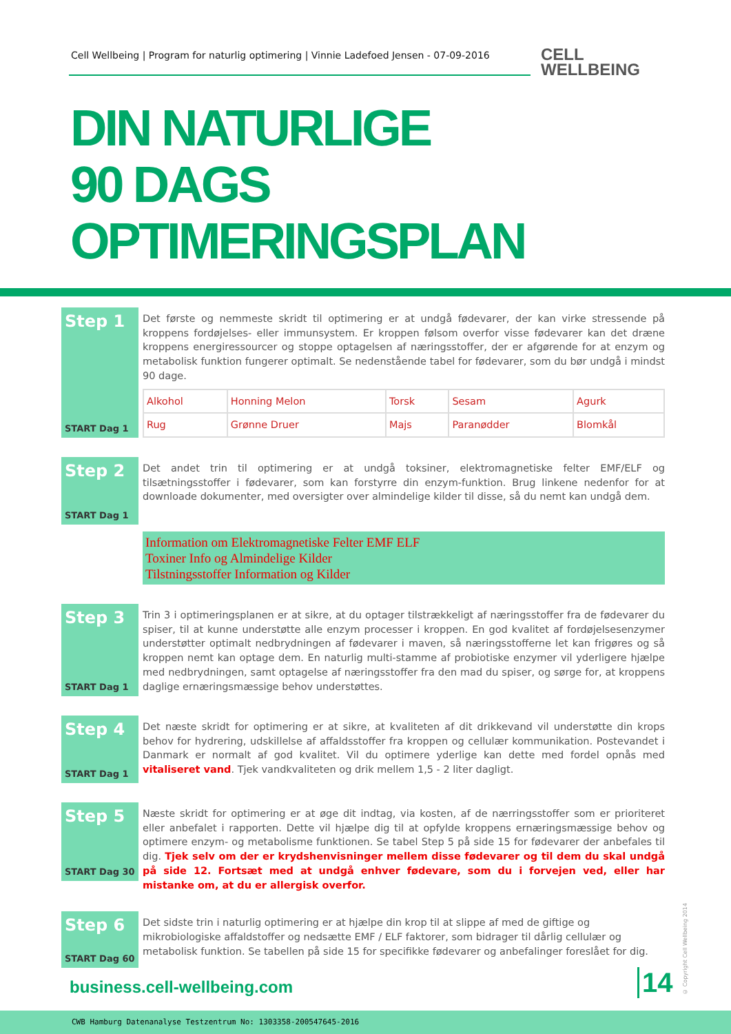Cell Wellbeing | Program for naturlig optimering | Vinnie Ladefoed Jensen - 07-09-2016
CELL
WELLBEING
DIN NATURLIGE
90 DAGS
OPTIMERINGSPLAN
Step 1
START Dag 1
Det første og nemmeste skridt til optimering er at undgå fødevarer, der kan virke stressende på kroppens fordøjelses- eller immunsystem. Er kroppen følsom overfor visse fødevarer kan det dræne kroppens energiressourcer og stoppe optagelsen af næringsstoffer, der er afgørende for at enzym og metabolisk funktion fungerer optimalt. Se nedenstående tabel for fødevarer, som du bør undgå i mindst 90 dage.
| Alkohol | Honning Melon | Torsk | Sesam | Agurk |
| Rug | Grønne Druer | Majs | Paranødder | Blomkål |
Step 2
START Dag 1
Det andet trin til optimering er at undgå toksiner, elektromagnetiske felter EMF/ELF og tilsætningsstoffer i fødevarer, som kan forstyrre din enzym-funktion. Brug linkene nedenfor for at downloade dokumenter, med oversigter over almindelige kilder til disse, så du nemt kan undgå dem.
Information om Elektromagnetiske Felter EMF ELF
Toxiner Info og Almindelige Kilder
Tilstningsstoffer Information og Kilder
Step 3
START Dag 1
Trin 3 i optimeringsplanen er at sikre, at du optager tilstrækkeligt af næringsstoffer fra de fødevarer du spiser, til at kunne understøtte alle enzym processer i kroppen. En god kvalitet af fordøjelsesenzymer understøtter optimalt nedbrydningen af fødevarer i maven, så næringsstofferne let kan frigøres og så kroppen nemt kan optage dem. En naturlig multi-stamme af probiotiske enzymer vil yderligere hjælpe med nedbrydningen, samt optagelse af næringsstoffer fra den mad du spiser, og sørge for, at kroppens daglige ernæringsmæssige behov understøttes.
Step 4
START Dag 1
Det næste skridt for optimering er at sikre, at kvaliteten af dit drikkevand vil understøtte din krops behov for hydrering, udskillelse af affaldsstoffer fra kroppen og cellulær kommunikation. Postevandet i Danmark er normalt af god kvalitet. Vil du optimere yderlige kan dette med fordel opnås med vitaliseret vand. Tjek vandkvaliteten og drik mellem 1,5 - 2 liter dagligt.
Step 5
START Dag 30
Næste skridt for optimering er at øge dit indtag, via kosten, af de nærringsstoffer som er prioriteret eller anbefalet i rapporten. Dette vil hjælpe dig til at opfylde kroppens ernæringsmæssige behov og optimere enzym- og metabolisme funktionen. Se tabel Step 5 på side 15 for fødevarer der anbefales til dig. Tjek selv om der er krydshenvisninger mellem disse fødevarer og til dem du skal undgå på side 12. Fortsæt med at undgå enhver fødevare, som du i forvejen ved, eller har mistanke om, at du er allergisk overfor.
Step 6
START Dag 60
Det sidste trin i naturlig optimering er at hjælpe din krop til at slippe af med de giftige og mikrobiologiske affaldstoffer og nedsætte EMF / ELF faktorer, som bidrager til dårlig cellulær og metabolisk funktion. Se tabellen på side 15 for specifikke fødevarer og anbefalinger foreslået for dig.
business.cell-wellbeing.com 14
© Copyright Cell Wellbeing 2014
CWB Hamburg Datenanalyse Testzentrum No: 1303358-200547645-2016